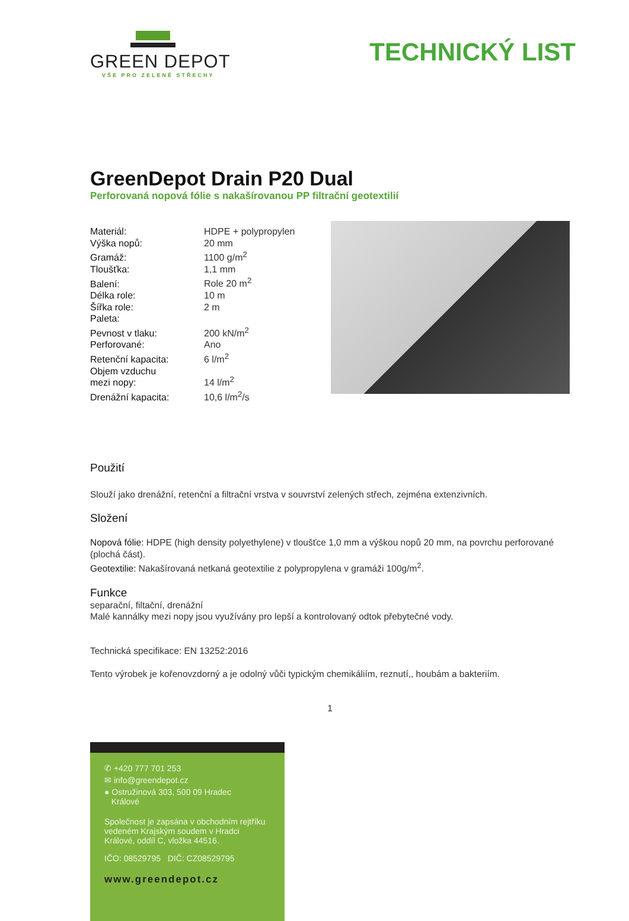GREEN DEPOT
VŠE PRO ZELENÉ STŘECHY
TECHNICKÝ LIST
GreenDepot Drain P20 Dual
Perforovaná nopová fólie s nakašírovanou PP filtrační geotextilií
| Materiál: | HDPE + polypropylen |
| Výška nopů: | 20 mm |
| Gramáž: | 1100 g/m<sup>2</sup> |
| Tloušťka: | 1,1 mm |
| Balení: | Role 20 m<sup>2</sup> |
| Délka role: | 10 m |
| Šířka role: | 2 m |
| Paleta: | |
| Pevnost v tlaku: | 200 kN/m<sup>2</sup> |
| Perforované: | Ano |
| Retenční kapacita: | 6 l/m<sup>2</sup> |
| Objem vzduchu mezi nopy: | 14 l/m<sup>2</sup> |
| Drenážní kapacita: | 10,6 l/m<sup>2</sup>/s |
Použití
Slouží jako drenážní, retenční a filtrační vrstva v souvrství zelených střech, zejména extenzivních.
Složení
Nopová fólie: HDPE (high density polyethylene) v tloušťce 1,0 mm a výškou nopů 20 mm, na povrchu perforované (plochá část).
Geotextilie: Nakašírovaná netkaná geotextilie z polypropylena v gramáži 100g/m<sup>2</sup>.
Funkce
separační, filtační, drenážní
Malé kannálky mezi nopy jsou využívány pro lepší a kontrolovaný odtok přebytečné vody.
Technická specifikace: EN 13252:2016
Tento výrobek je kořenovzdorný a je odolný vůči typickým chemikáliím, reznutí,, houbám a bakteriím.
1
✆ +420 777 701 253
✉ info@greendepot.cz
● Ostružinová 303, 500 09 Hradec
Králové
Společnost je zapsána v obchodním rejtříku vedeném Krajským soudem v Hradci Králové, oddíl C, vložka 44516.
IČO: 08529795 DIČ: CZ08529795
www.greendepot.cz